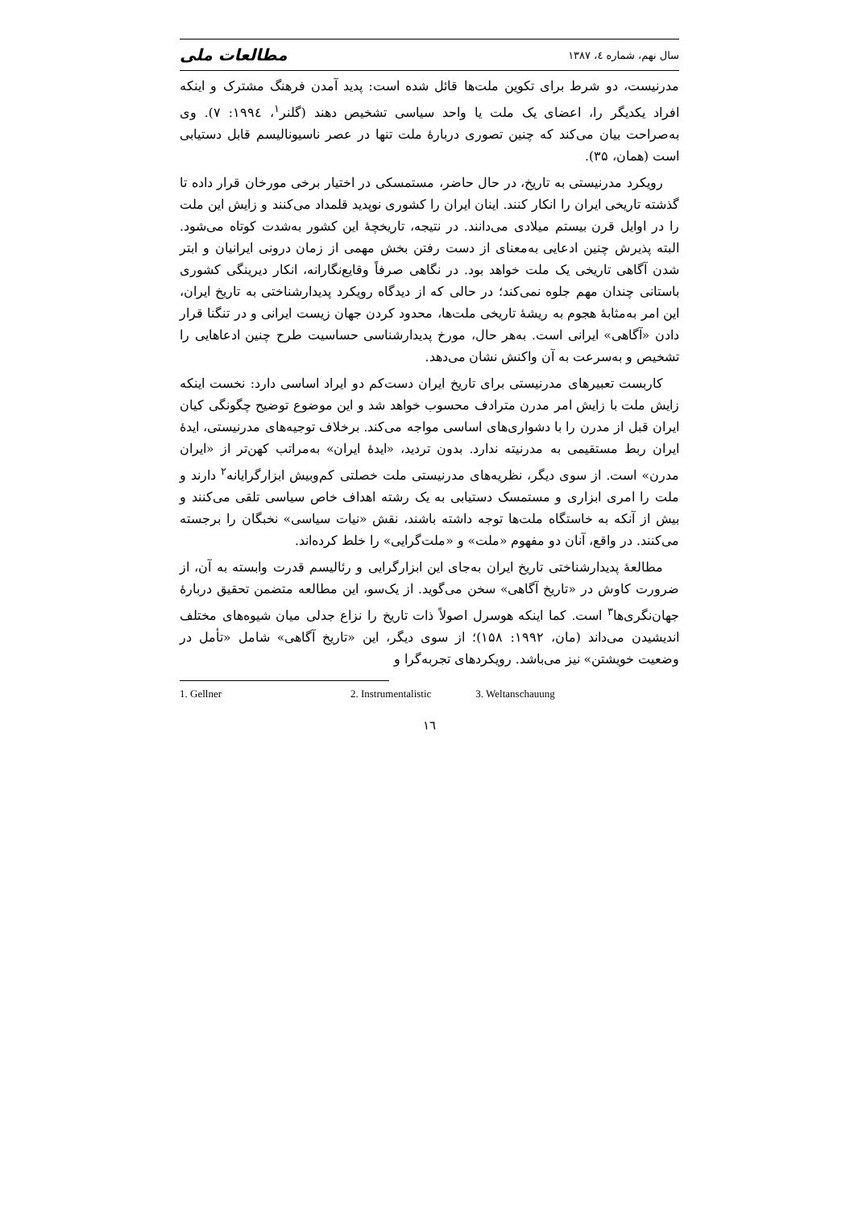سال نهم، شماره ٤، ١٣٨٧ مطالعات ملی
مدرنیست، دو شرط برای تکوین ملت‌ها قائل شده است: پدید آمدن فرهنگ مشترک و اینکه افراد یکدیگر را، اعضای یک ملت یا واحد سیاسی تشخیص دهند (گلنر<sup>١</sup>، ١٩٩٤: ٧). وی به‌صراحت بیان می‌کند که چنین تصوری دربارهٔ ملت تنها در عصر ناسیونالیسم قابل دستیابی است (همان، ٣۵).
رویکرد مدرنیستی به تاریخ، در حال حاضر، مستمسکی در اختیار برخی مورخان قرار داده تا گذشته تاریخی ایران را انکار کنند. اینان ایران را کشوری نوپدید قلمداد می‌کنند و زایش این ملت را در اوایل قرن بیستم میلادی می‌دانند. در نتیجه، تاریخچهٔ این کشور به‌شدت کوتاه می‌شود. البته پذیرش چنین ادعایی به‌معنای از دست رفتن بخش مهمی از زمان درونی ایرانیان و ابتر شدن آگاهی تاریخی یک ملت خواهد بود. در نگاهی صرفاً وقایع‌نگارانه، انکار دیرینگی کشوری باستانی چندان مهم جلوه نمی‌کند؛ در حالی که از دیدگاه رویکرد پدیدارشناختی به تاریخ ایران، این امر به‌مثابهٔ هجوم به ریشهٔ تاریخی ملت‌ها، محدود کردن جهان زیست ایرانی و در تنگنا قرار دادن «آگاهی» ایرانی است. به‌هر حال، مورخ پدیدارشناسی حساسیت طرح چنین ادعاهایی را تشخیص و به‌سرعت به آن واکنش نشان می‌دهد.
کاربست تعبیرهای مدرنیستی برای تاریخ ایران دست‌کم دو ایراد اساسی دارد: نخست اینکه زایش ملت با زایش امر مدرن مترادف محسوب خواهد شد و این موضوع توضیح چگونگی کیان ایران قبل از مدرن را با دشواری‌های اساسی مواجه می‌کند. برخلاف توجیه‌های مدرنیستی، ایدهٔ ایران ربط مستقیمی به مدرنیته ندارد. بدون تردید، «ایدهٔ ایران» به‌مراتب کهن‌تر از «ایران مدرن» است. از سوی دیگر، نظریه‌های مدرنیستی ملت خصلتی کم‌وبیش ابزارگرایانه<sup>٢</sup> دارند و ملت را امری ابزاری و مستمسک دستیابی به یک رشته اهداف خاص سیاسی تلقی می‌کنند و بیش از آنکه به خاستگاه ملت‌ها توجه داشته باشند، نقش «نیات سیاسی» نخبگان را برجسته می‌کنند. در واقع، آنان دو مفهوم «ملت» و «ملت‌گرایی» را خلط کرده‌اند.
مطالعهٔ پدیدارشناختی تاریخ ایران به‌جای این ابزارگرایی و رئالیسم قدرت وابسته به آن، از ضرورت کاوش در «تاریخ آگاهی» سخن می‌گوید. از یک‌سو، این مطالعه متضمن تحقیق دربارهٔ جهان‌نگری‌ها<sup>٣</sup> است. کما اینکه هوسرل اصولاً ذات تاریخ را نزاع جدلی میان شیوه‌های مختلف اندیشیدن می‌داند (مان، ١٩٩٢: ١۵٨)؛ از سوی دیگر، این «تاریخ آگاهی» شامل «تأمل در وضعیت خویشتن» نیز می‌باشد. رویکردهای تجربه‌گرا و
1. Gellner 2. Instrumentalistic 3. Weltanschauung
١٦